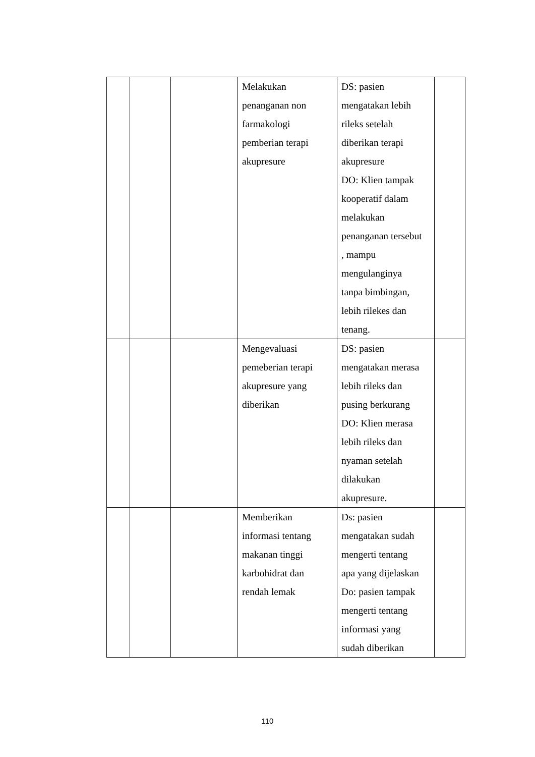| | | | Melakukan penanganan non farmakologi pemberian terapi akupresure | DS: pasien mengatakan lebih rileks setelah diberikan terapi akupresure DO: Klien tampak kooperatif dalam melakukan penanganan tersebut , mampu mengulanginya tanpa bimbingan, lebih rilekes dan tenang. | |
| | | | Mengevaluasi pemeberian terapi akupresure yang diberikan | DS: pasien mengatakan merasa lebih rileks dan pusing berkurang DO: Klien merasa lebih rileks dan nyaman setelah dilakukan akupresure. | |
| | | | Memberikan informasi tentang makanan tinggi karbohidrat dan rendah lemak | Ds: pasien mengatakan sudah mengerti tentang apa yang dijelaskan Do: pasien tampak mengerti tentang informasi yang sudah diberikan | |
110